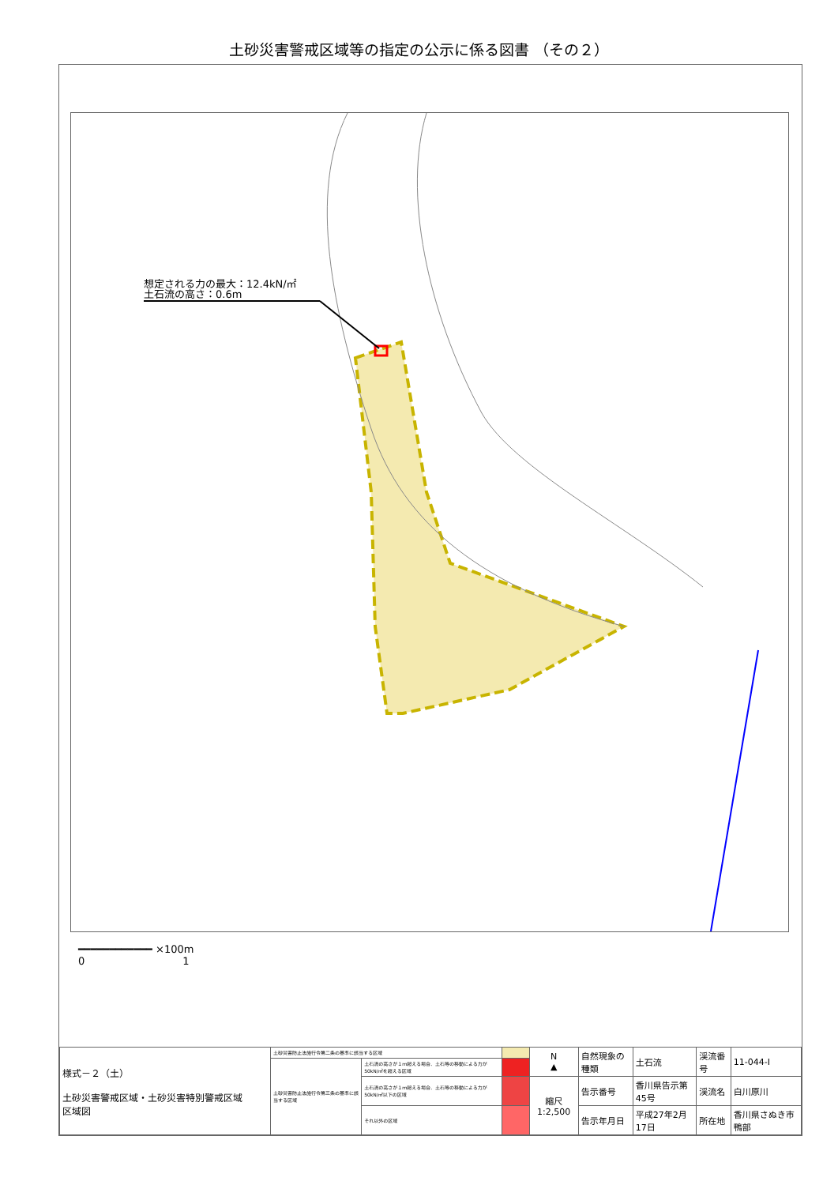土砂災害警戒区域等の指定の公示に係る図書 （その２）
想定される力の最大：12.4kN/㎡
土石流の高さ：0.6m
━━━━━━━━━━━━ ×100m
0 1
| 様式－２（土） 土砂災害警戒区域・土砂災害特別警戒区域 区域図 | 土砂災害防止法施行令第二条の基準に該当する区域 | | | N ▲ | 自然現象の種類 | 土石流 | 渓流番号 | 11-044-Ⅰ |
| | 土砂災害防止法施行令第三条の基準に該当する区域 | 土石流の高さが１ｍ超える場合、土石等の移動による力が50kN/㎡を超える区域 | | | | | | |
| | | 土石流の高さが１ｍ超える場合、土石等の移動による力が50kN/㎡以下の区域 | | 縮尺 1:2,500 | 告示番号 | 香川県告示第45号 | 渓流名 | 白川原川 |
| | | それ以外の区域 | | | 告示年月日 | 平成27年2月17日 | 所在地 | 香川県さぬき市鴨部 |